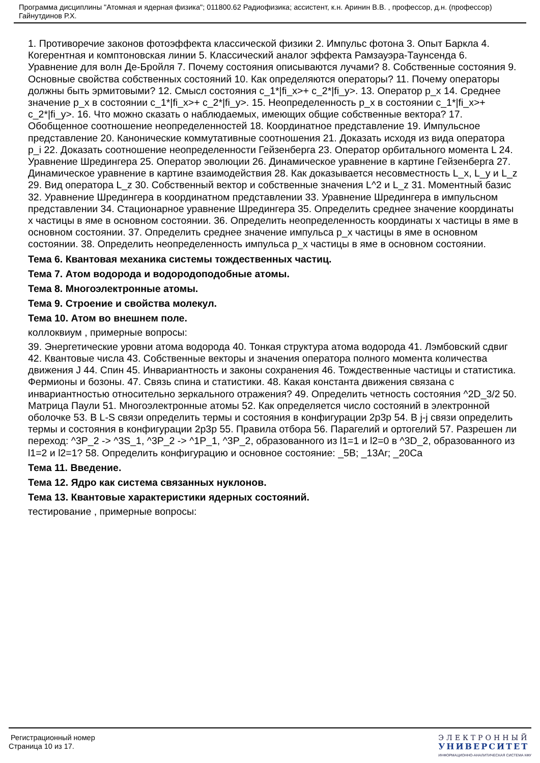Программа дисциплины "Атомная и ядерная физика"; 011800.62 Радиофизика; ассистент, к.н. Аринин В.В. , профессор, д.н. (профессор) Гайнутдинов Р.Х.
1. Противоречие законов фотоэффекта классической физики 2. Импульс фотона 3. Опыт Баркла 4. Когерентная и комптоновская линии 5. Классический аналог эффекта Рамзауэра-Таунсенда 6. Уравнение для волн Де-Бройля 7. Почему состояния описываются лучами? 8. Собственные состояния 9. Основные свойства собственных состояний 10. Как определяются операторы? 11. Почему операторы должны быть эрмитовыми? 12. Смысл состояния c_1*|fi_x>+ c_2*|fi_y>. 13. Оператор p_x 14. Среднее значение p_x в состоянии c_1*|fi_x>+ c_2*|fi_y>. 15. Неопределенность p_x в состоянии c_1*|fi_x>+ c_2*|fi_y>. 16. Что можно сказать о наблюдаемых, имеющих общие собственные вектора? 17. Обобщенное соотношение неопределенностей 18. Координатное представление 19. Импульсное представление 20. Канонические коммутативные соотношения 21. Доказать исходя из вида оператора p_i 22. Доказать соотношение неопределенности Гейзенберга 23. Оператор орбитального момента L 24. Уравнение Шредингера 25. Оператор эволюции 26. Динамическое уравнение в картине Гейзенберга 27. Динамическое уравнение в картине взаимодействия 28. Как доказывается несовместность L_x, L_y и L_z 29. Вид оператора L_z 30. Собственный вектор и собственные значения L^2 и L_z 31. Моментный базис 32. Уравнение Шредингера в координатном представлении 33. Уравнение Шредингера в импульсном представлении 34. Стационарное уравнение Шредингера 35. Определить среднее значение координаты x частицы в яме в основном состоянии. 36. Определить неопределенность координаты x частицы в яме в основном состоянии. 37. Определить среднее значение импульса p_x частицы в яме в основном состоянии. 38. Определить неопределенность импульса p_x частицы в яме в основном состоянии.
Тема 6. Квантовая механика системы тождественных частиц.
Тема 7. Атом водорода и водородоподобные атомы.
Тема 8. Многоэлектронные атомы.
Тема 9. Строение и свойства молекул.
Тема 10. Атом во внешнем поле.
коллоквиум , примерные вопросы:
39. Энергетические уровни атома водорода 40. Тонкая структура атома водорода 41. Лэмбовский сдвиг 42. Квантовые числа 43. Собственные векторы и значения оператора полного момента количества движения J 44. Спин 45. Инвариантность и законы сохранения 46. Тождественные частицы и статистика. Фермионы и бозоны. 47. Связь спина и статистики. 48. Какая константа движения связана с инвариантностью относительно зеркального отражения? 49. Определить четность состояния ^2D_3/2 50. Матрица Паули 51. Многоэлектронные атомы 52. Как определяется число состояний в электронной оболочке 53. В L-S связи определить термы и состояния в конфигурации 2p3p 54. В j-j связи определить термы и состояния в конфигурации 2p3p 55. Правила отбора 56. Парагелий и ортогелий 57. Разрешен ли переход: ^3P_2 -> ^3S_1, ^3P_2 -> ^1P_1, ^3P_2, образованного из l1=1 и l2=0 в ^3D_2, образованного из l1=2 и l2=1? 58. Определить конфигурацию и основное состояние: _5B; _13Ar; _20Ca
Тема 11. Введение.
Тема 12. Ядро как система связанных нуклонов.
Тема 13. Квантовые характеристики ядерных состояний.
тестирование , примерные вопросы:
Регистрационный номер
Страница 10 из 17.
ЭЛЕКТРОННЫЙ
УНИВЕРСИТЕТ
ИНФОРМАЦИОННО-АНАЛИТИЧЕСКАЯ СИСТЕМА КФУ